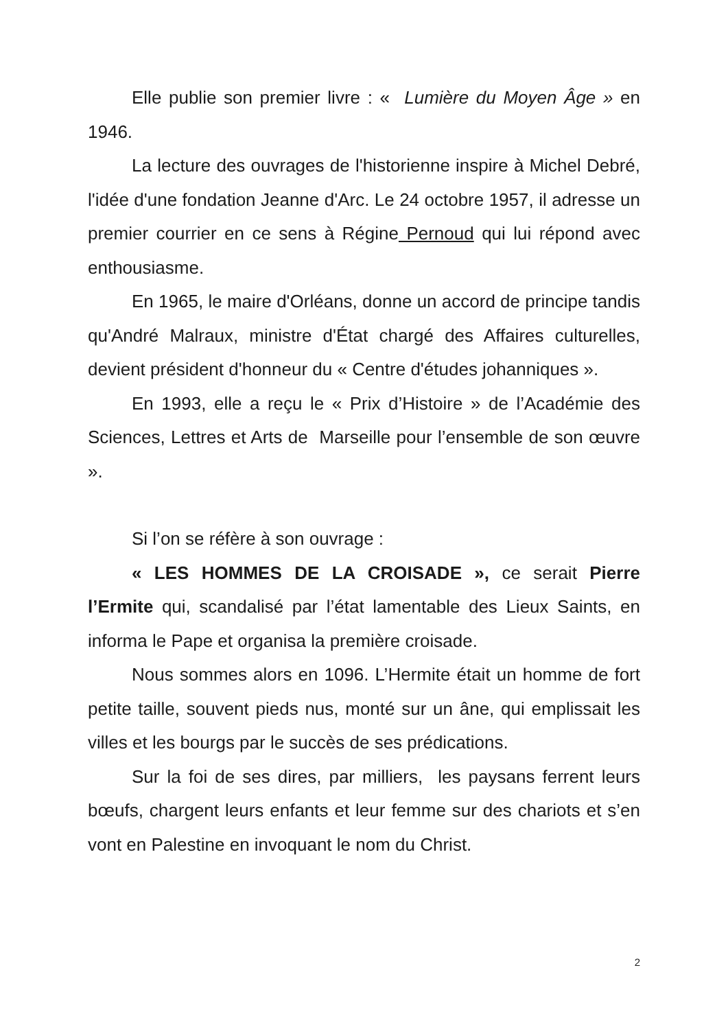Elle publie son premier livre : « Lumière du Moyen Âge » en 1946.
La lecture des ouvrages de l'historienne inspire à Michel Debré, l'idée d'une fondation Jeanne d'Arc. Le 24 octobre 1957, il adresse un premier courrier en ce sens à Régine Pernoud qui lui répond avec enthousiasme.
En 1965, le maire d'Orléans, donne un accord de principe tandis qu'André Malraux, ministre d'État chargé des Affaires culturelles, devient président d'honneur du « Centre d'études johanniques ».
En 1993, elle a reçu le « Prix d’Histoire » de l’Académie des Sciences, Lettres et Arts de Marseille pour l’ensemble de son œuvre ».
Si l’on se réfère à son ouvrage :
« LES HOMMES DE LA CROISADE », ce serait Pierre l’Ermite qui, scandalisé par l’état lamentable des Lieux Saints, en informa le Pape et organisa la première croisade.
Nous sommes alors en 1096. L’Hermite était un homme de fort petite taille, souvent pieds nus, monté sur un âne, qui emplissait les villes et les bourgs par le succès de ses prédications.
Sur la foi de ses dires, par milliers, les paysans ferrent leurs bœufs, chargent leurs enfants et leur femme sur des chariots et s’en vont en Palestine en invoquant le nom du Christ.
2